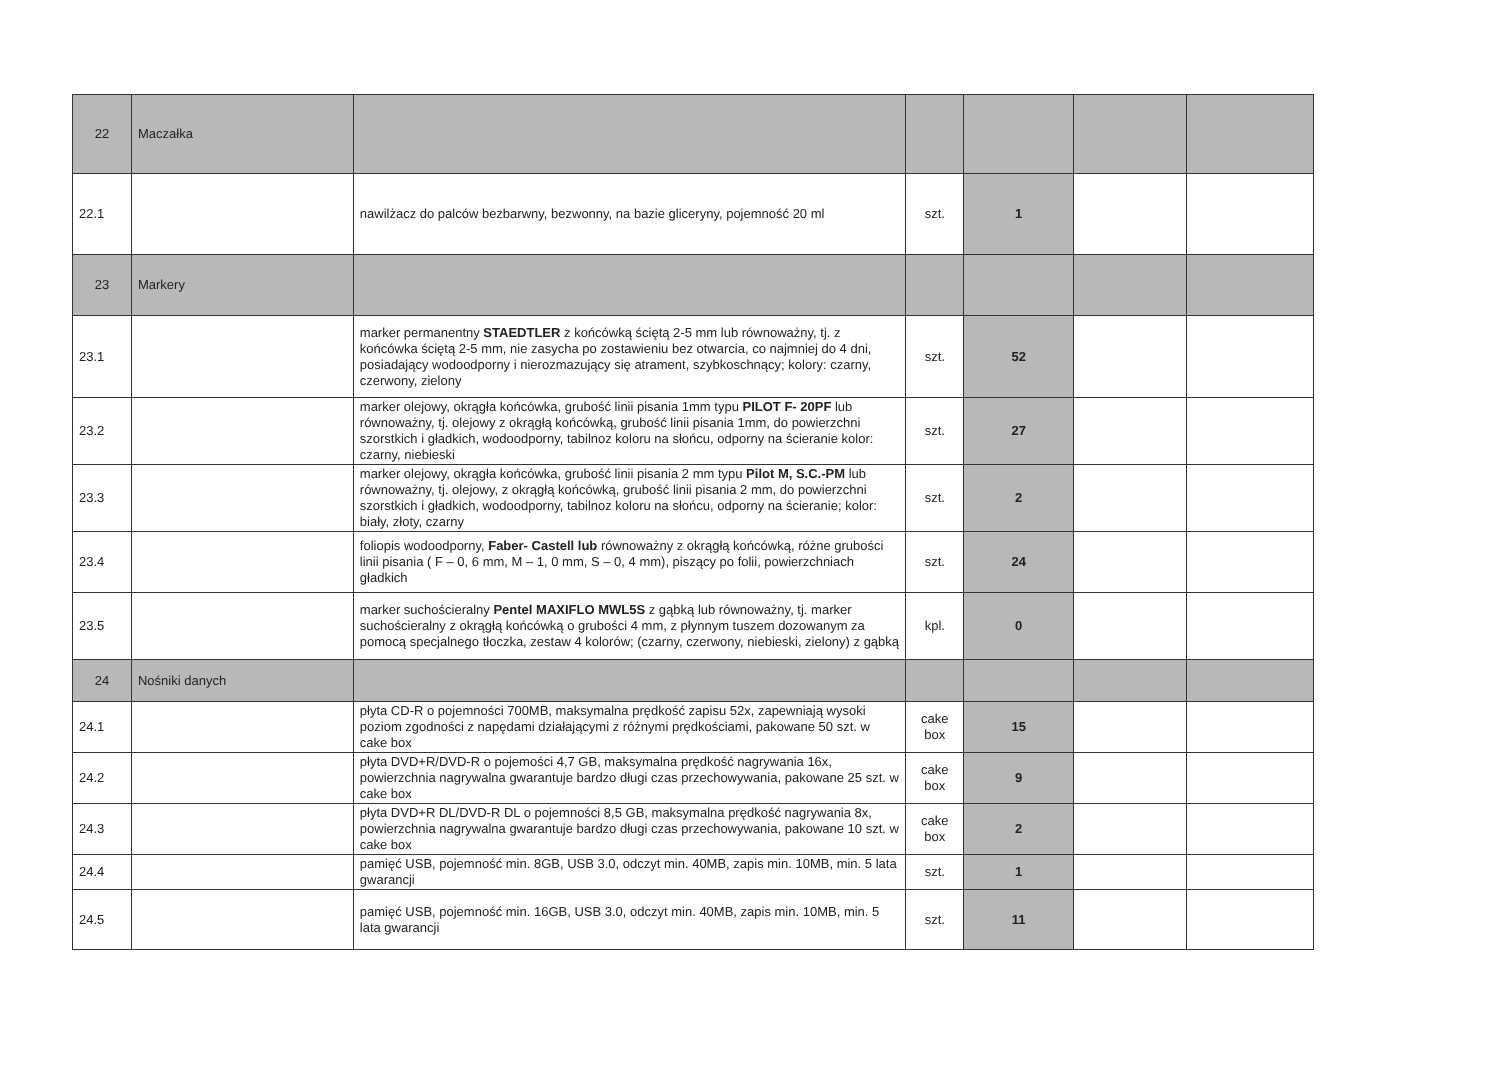| 22 | Maczałka | | | | | |
| 22.1 | | nawilżacz do palców bezbarwny, bezwonny, na bazie gliceryny, pojemność 20 ml | szt. | 1 | | |
| 23 | Markery | | | | | |
| 23.1 | | marker permanentny STAEDTLER z końcówką ściętą 2-5 mm lub równoważny, tj. z końcówka ściętą 2-5 mm, nie zasycha po zostawieniu bez otwarcia, co najmniej do 4 dni, posiadający wodoodporny i nierozmazujący się atrament, szybkoschnący; kolory: czarny, czerwony, zielony | szt. | 52 | | |
| 23.2 | | marker olejowy, okrągła końcówka, grubość linii pisania 1mm typu PILOT F- 20PF lub równoważny, tj. olejowy z okrągłą końcówką, grubość linii pisania 1mm, do powierzchni szorstkich i gładkich, wodoodporny, tabilnoz koloru na słońcu, odporny na ścieranie kolor: czarny, niebieski | szt. | 27 | | |
| 23.3 | | marker olejowy, okrągła końcówka, grubość linii pisania 2 mm typu Pilot M, S.C.-PM lub równoważny, tj. olejowy, z okrągłą końcówką, grubość linii pisania 2 mm, do powierzchni szorstkich i gładkich, wodoodporny, tabilnoz koloru na słońcu, odporny na ścieranie; kolor: biały, złoty, czarny | szt. | 2 | | |
| 23.4 | | foliopis wodoodporny, Faber- Castell lub równoważny z okrągłą końcówką, różne grubości linii pisania ( F – 0, 6 mm, M – 1, 0 mm, S – 0, 4 mm), piszący po folii, powierzchniach gładkich | szt. | 24 | | |
| 23.5 | | marker suchościeralny Pentel MAXIFLO MWL5S z gąbką lub równoważny, tj. marker suchościeralny z okrągłą końcówką o grubości 4 mm, z płynnym tuszem dozowanym za pomocą specjalnego tłoczka, zestaw 4 kolorów; (czarny, czerwony, niebieski, zielony) z gąbką | kpl. | 0 | | |
| 24 | Nośniki danych | | | | | |
| 24.1 | | płyta CD-R o pojemności 700MB, maksymalna prędkość zapisu 52x, zapewniają wysoki poziom zgodności z napędami działającymi z różnymi prędkościami, pakowane 50 szt. w cake box | cake box | 15 | | |
| 24.2 | | płyta DVD+R/DVD-R o pojemości 4,7 GB, maksymalna prędkość nagrywania 16x, powierzchnia nagrywalna gwarantuje bardzo długi czas przechowywania, pakowane 25 szt. w cake box | cake box | 9 | | |
| 24.3 | | płyta DVD+R DL/DVD-R DL o pojemności 8,5 GB, maksymalna prędkość nagrywania 8x, powierzchnia nagrywalna gwarantuje bardzo długi czas przechowywania, pakowane 10 szt. w cake box | cake box | 2 | | |
| 24.4 | | pamięć USB, pojemność min. 8GB, USB 3.0, odczyt min. 40MB, zapis min. 10MB, min. 5 lata gwarancji | szt. | 1 | | |
| 24.5 | | pamięć USB, pojemność min. 16GB, USB 3.0, odczyt min. 40MB, zapis min. 10MB, min. 5 lata gwarancji | szt. | 11 | | |